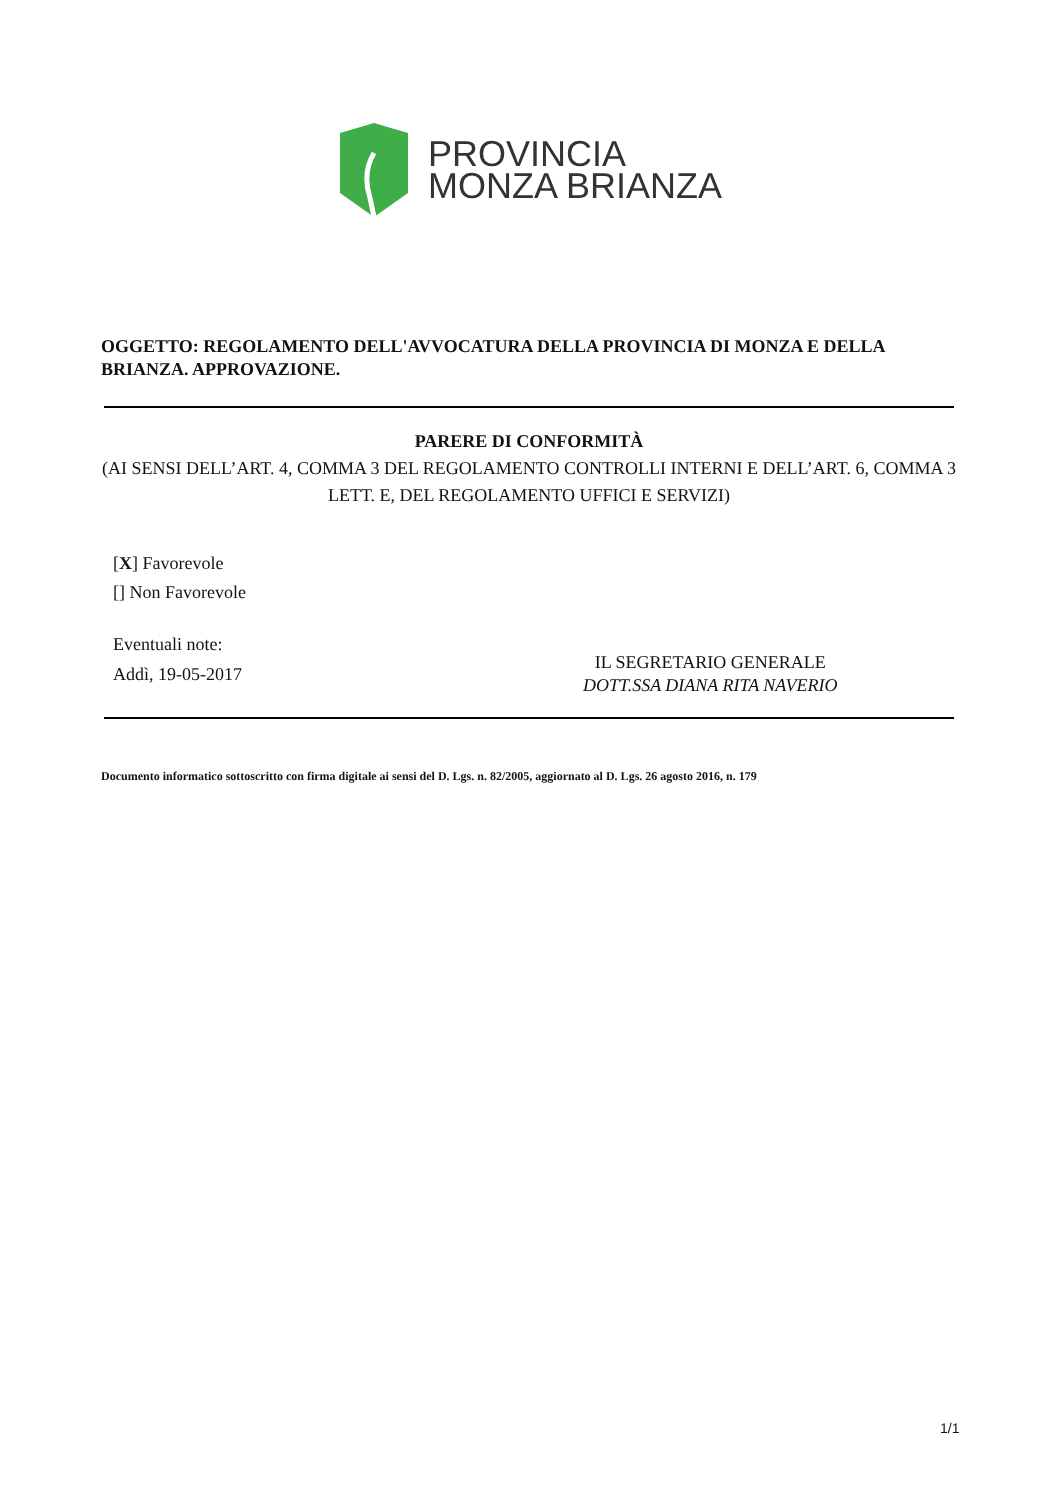PROVINCIA
MONZA BRIANZA
OGGETTO: REGOLAMENTO DELL'AVVOCATURA DELLA PROVINCIA DI MONZA E DELLA BRIANZA. APPROVAZIONE.
PARERE DI CONFORMITÀ
(AI SENSI DELL’ART. 4, COMMA 3 DEL REGOLAMENTO CONTROLLI INTERNI E DELL’ART. 6, COMMA 3 LETT. E, DEL REGOLAMENTO UFFICI E SERVIZI)
[X] Favorevole
[] Non Favorevole
Eventuali note:
Addì, 19-05-2017
IL SEGRETARIO GENERALE
DOTT.SSA DIANA RITA NAVERIO
Documento informatico sottoscritto con firma digitale ai sensi del D. Lgs. n. 82/2005, aggiornato al D. Lgs. 26 agosto 2016, n. 179
1/1